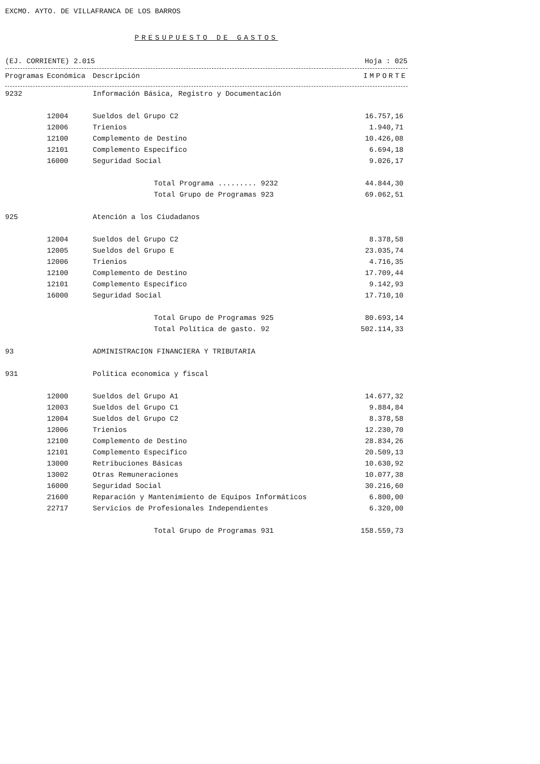EXCMO. AYTO. DE VILLAFRANCA DE LOS BARROS
PRESUPUESTO DE GASTOS
(EJ. CORRIENTE) 2.015 Hoja : 025
| Programas | Económica | Descripción | IMPORTE |
| --- | --- | --- | --- |
| 9232 | | Información Básica, Registro y Documentación | |
| | 12004 | Sueldos del Grupo C2 | 16.757,16 |
| | 12006 | Trienios | 1.940,71 |
| | 12100 | Complemento de Destino | 10.426,08 |
| | 12101 | Complemento Especifico | 6.694,18 |
| | 16000 | Seguridad Social | 9.026,17 |
| | | Total Programa ......... 9232 | 44.844,30 |
| | | Total Grupo de Programas 923 | 69.062,51 |
| 925 | | Atención a los Ciudadanos | |
| | 12004 | Sueldos del Grupo C2 | 8.378,58 |
| | 12005 | Sueldos del Grupo E | 23.035,74 |
| | 12006 | Trienios | 4.716,35 |
| | 12100 | Complemento de Destino | 17.709,44 |
| | 12101 | Complemento Especifico | 9.142,93 |
| | 16000 | Seguridad Social | 17.710,10 |
| | | Total Grupo de Programas 925 | 80.693,14 |
| | | Total Política de gasto. 92 | 502.114,33 |
| 93 | | ADMINISTRACION FINANCIERA Y TRIBUTARIA | |
| 931 | | Politica economica y fiscal | |
| | 12000 | Sueldos del Grupo A1 | 14.677,32 |
| | 12003 | Sueldos del Grupo C1 | 9.884,84 |
| | 12004 | Sueldos del Grupo C2 | 8.378,58 |
| | 12006 | Trienios | 12.230,70 |
| | 12100 | Complemento de Destino | 28.834,26 |
| | 12101 | Complemento Especifico | 20.509,13 |
| | 13000 | Retribuciones Básicas | 10.630,92 |
| | 13002 | Otras Remuneraciones | 10.077,38 |
| | 16000 | Seguridad Social | 30.216,60 |
| | 21600 | Reparación y Mantenimiento de Equipos Informáticos | 6.800,00 |
| | 22717 | Servicios de Profesionales Independientes | 6.320,00 |
| | | Total Grupo de Programas 931 | 158.559,73 |